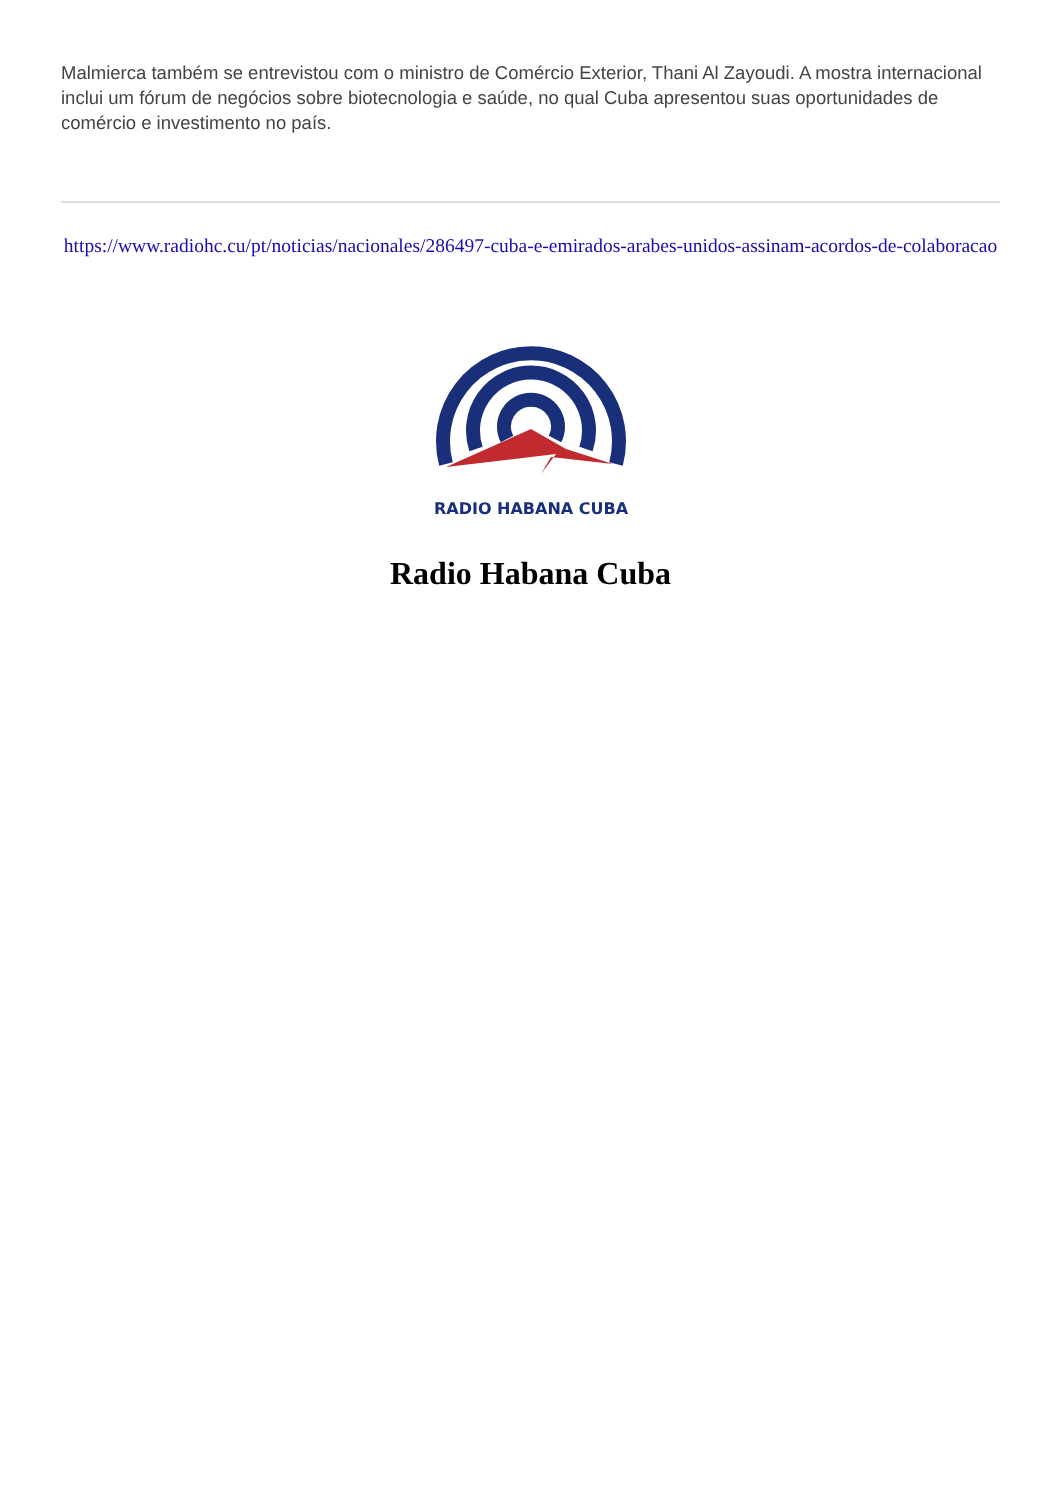Malmierca também se entrevistou com o ministro de Comércio Exterior, Thani Al Zayoudi. A mostra internacional inclui um fórum de negócios sobre biotecnologia e saúde, no qual Cuba apresentou suas oportunidades de comércio e investimento no país.
https://www.radiohc.cu/pt/noticias/nacionales/286497-cuba-e-emirados-arabes-unidos-assinam-acordos-de-colaboracao
RADIO HABANA CUBA
Radio Habana Cuba